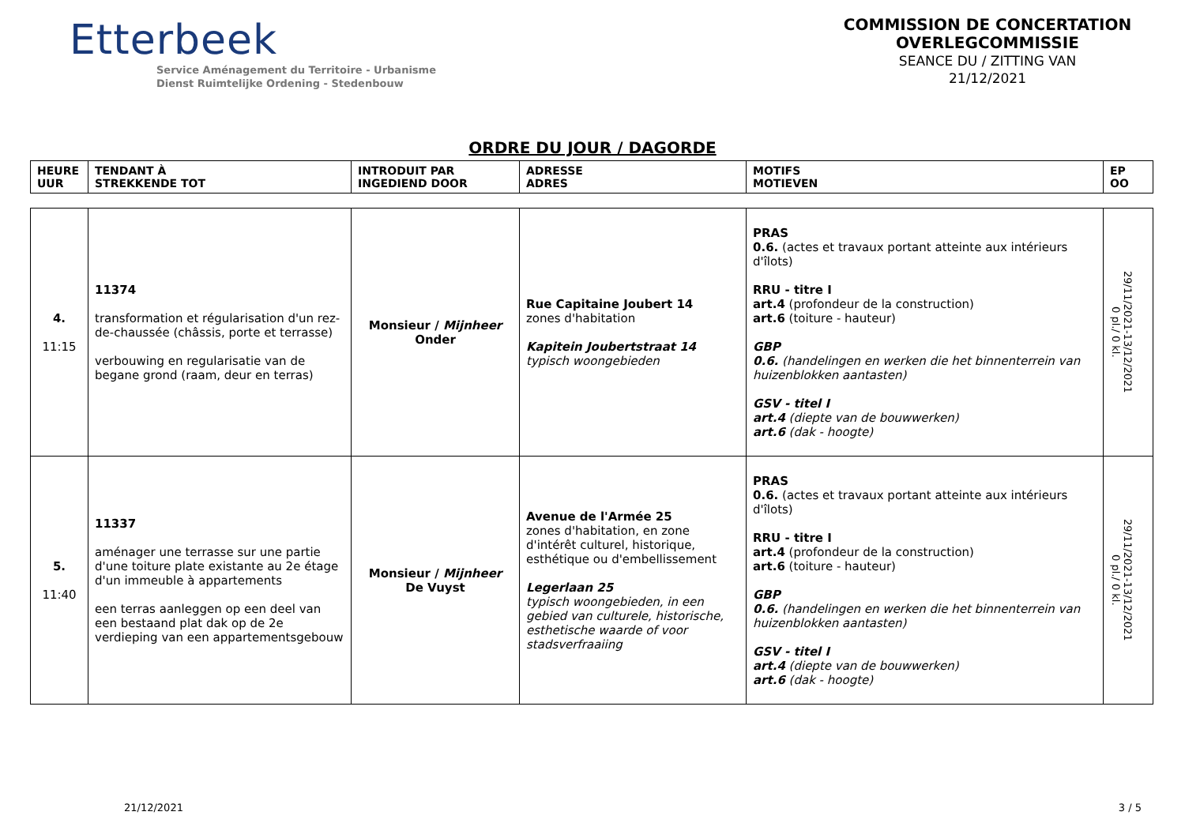Etterbeek
Service Aménagement du Territoire - Urbanisme
Dienst Ruimtelijke Ordening - Stedenbouw
COMMISSION DE CONCERTATION
OVERLEGCOMMISSIE
SEANCE DU / ZITTING VAN
21/12/2021
ORDRE DU JOUR / DAGORDE
| HEURE UUR | TENDANT À STREKKENDE TOT | INTRODUIT PAR INGEDIEND DOOR | ADRESSE ADRES | MOTIFS MOTIEVEN | EP OO |
| --- | --- | --- | --- | --- | --- |
| 4. 11:15 | 11374 transformation et régularisation d'un rez-de-chaussée (châssis, porte et terrasse) verbouwing en regularisatie van de begane grond (raam, deur en terras) | Monsieur / Mijnheer Onder | Rue Capitaine Joubert 14 zones d'habitation Kapitein Joubertstraat 14 typisch woongebieden | PRAS 0.6. (actes et travaux portant atteinte aux intérieurs d'îlots) RRU - titre I art.4 (profondeur de la construction) art.6 (toiture - hauteur) GBP 0.6. (handelingen en werken die het binnenterrein van huizenblokken aantasten) GSV - titel I art.4 (diepte van de bouwwerken) art.6 (dak - hoogte) | 29/11/2021-13/12/2021 0 pl./ 0 kl. |
| 5. 11:40 | 11337 aménager une terrasse sur une partie d'une toiture plate existante au 2e étage d'un immeuble à appartements een terras aanleggen op een deel van een bestaand plat dak op de 2e verdieping van een appartementsgebouw | Monsieur / Mijnheer De Vuyst | Avenue de l'Armée 25 zones d'habitation, en zone d'intérêt culturel, historique, esthétique ou d'embellissement Legerlaan 25 typisch woongebieden, in een gebied van culturele, historische, esthetische waarde of voor stadsverfraaiing | PRAS 0.6. (actes et travaux portant atteinte aux intérieurs d'îlots) RRU - titre I art.4 (profondeur de la construction) art.6 (toiture - hauteur) GBP 0.6. (handelingen en werken die het binnenterrein van huizenblokken aantasten) GSV - titel I art.4 (diepte van de bouwwerken) art.6 (dak - hoogte) | 29/11/2021-13/12/2021 0 pl./ 0 kl. |
21/12/2021 3 / 5